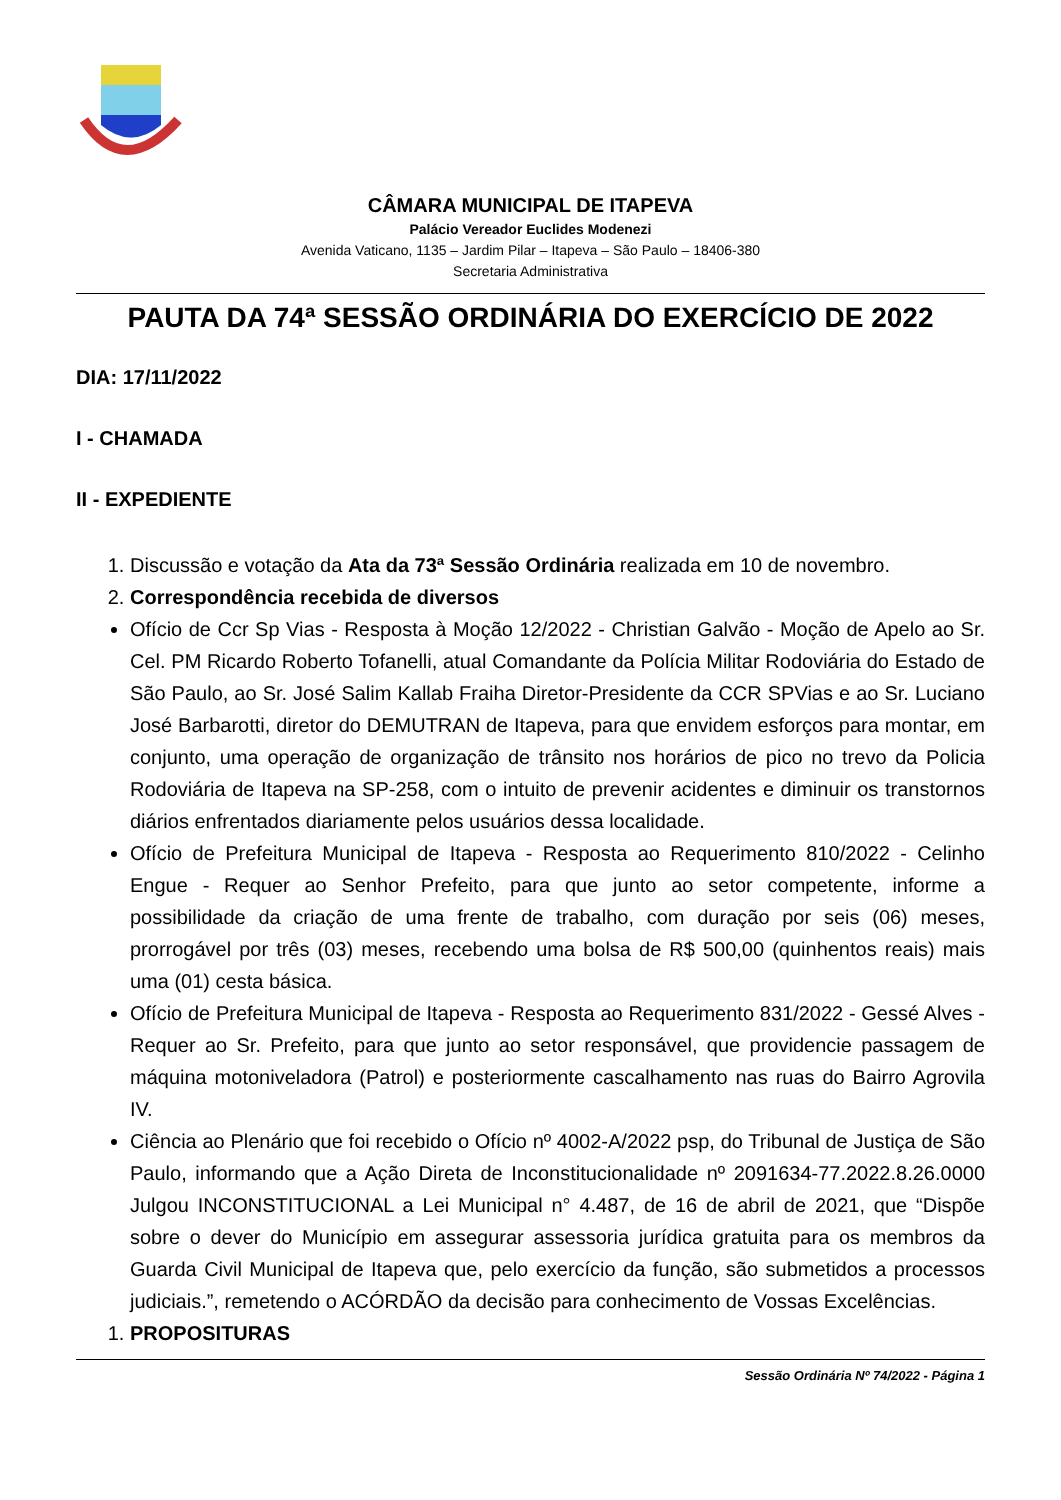CÂMARA MUNICIPAL DE ITAPEVA
Palácio Vereador Euclides Modenezi
Avenida Vaticano, 1135 – Jardim Pilar – Itapeva – São Paulo – 18406-380
Secretaria Administrativa
PAUTA DA 74ª SESSÃO ORDINÁRIA DO EXERCÍCIO DE 2022
DIA: 17/11/2022
I - CHAMADA
II - EXPEDIENTE
1. Discussão e votação da Ata da 73ª Sessão Ordinária realizada em 10 de novembro.
2. Correspondência recebida de diversos
Ofício de Ccr Sp Vias - Resposta à Moção 12/2022 - Christian Galvão - Moção de Apelo ao Sr. Cel. PM Ricardo Roberto Tofanelli, atual Comandante da Polícia Militar Rodoviária do Estado de São Paulo, ao Sr. José Salim Kallab Fraiha Diretor-Presidente da CCR SPVias e ao Sr. Luciano José Barbarotti, diretor do DEMUTRAN de Itapeva, para que envidem esforços para montar, em conjunto, uma operação de organização de trânsito nos horários de pico no trevo da Policia Rodoviária de Itapeva na SP-258, com o intuito de prevenir acidentes e diminuir os transtornos diários enfrentados diariamente pelos usuários dessa localidade.
Ofício de Prefeitura Municipal de Itapeva - Resposta ao Requerimento 810/2022 - Celinho Engue - Requer ao Senhor Prefeito, para que junto ao setor competente, informe a possibilidade da criação de uma frente de trabalho, com duração por seis (06) meses, prorrogável por três (03) meses, recebendo uma bolsa de R$ 500,00 (quinhentos reais) mais uma (01) cesta básica.
Ofício de Prefeitura Municipal de Itapeva - Resposta ao Requerimento 831/2022 - Gessé Alves - Requer ao Sr. Prefeito, para que junto ao setor responsável, que providencie passagem de máquina motoniveladora (Patrol) e posteriormente cascalhamento nas ruas do Bairro Agrovila IV.
Ciência ao Plenário que foi recebido o Ofício nº 4002-A/2022 psp, do Tribunal de Justiça de São Paulo, informando que a Ação Direta de Inconstitucionalidade nº 2091634-77.2022.8.26.0000 Julgou INCONSTITUCIONAL a Lei Municipal n° 4.487, de 16 de abril de 2021, que “Dispõe sobre o dever do Município em assegurar assessoria jurídica gratuita para os membros da Guarda Civil Municipal de Itapeva que, pelo exercício da função, são submetidos a processos judiciais.”, remetendo o ACÓRDÃO da decisão para conhecimento de Vossas Excelências.
1. PROPOSITURAS
Sessão Ordinária Nº 74/2022 - Página 1